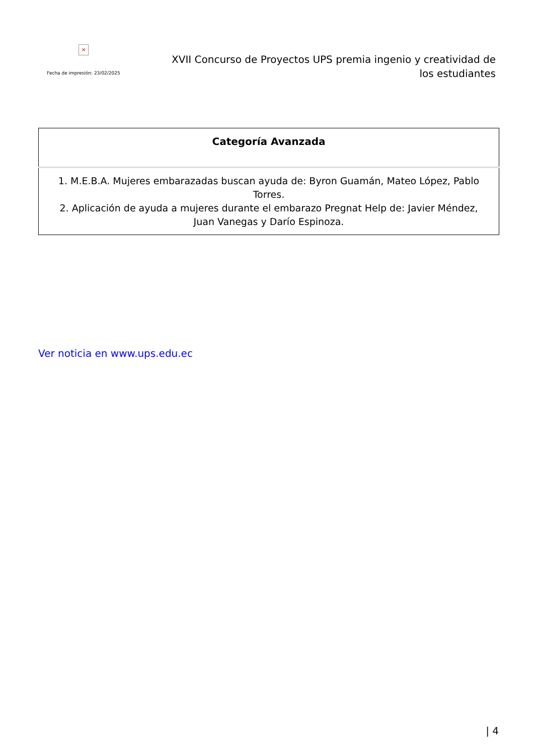×
Fecha de impresión: 23/02/2025
XVII Concurso de Proyectos UPS premia ingenio y creatividad de los estudiantes
| Categoría Avanzada |
| --- |
| 1. M.E.B.A. Mujeres embarazadas buscan ayuda de: Byron Guamán, Mateo López, Pablo Torres. 2. Aplicación de ayuda a mujeres durante el embarazo Pregnat Help de: Javier Méndez, Juan Vanegas y Darío Espinoza. |
Ver noticia en www.ups.edu.ec
| 4